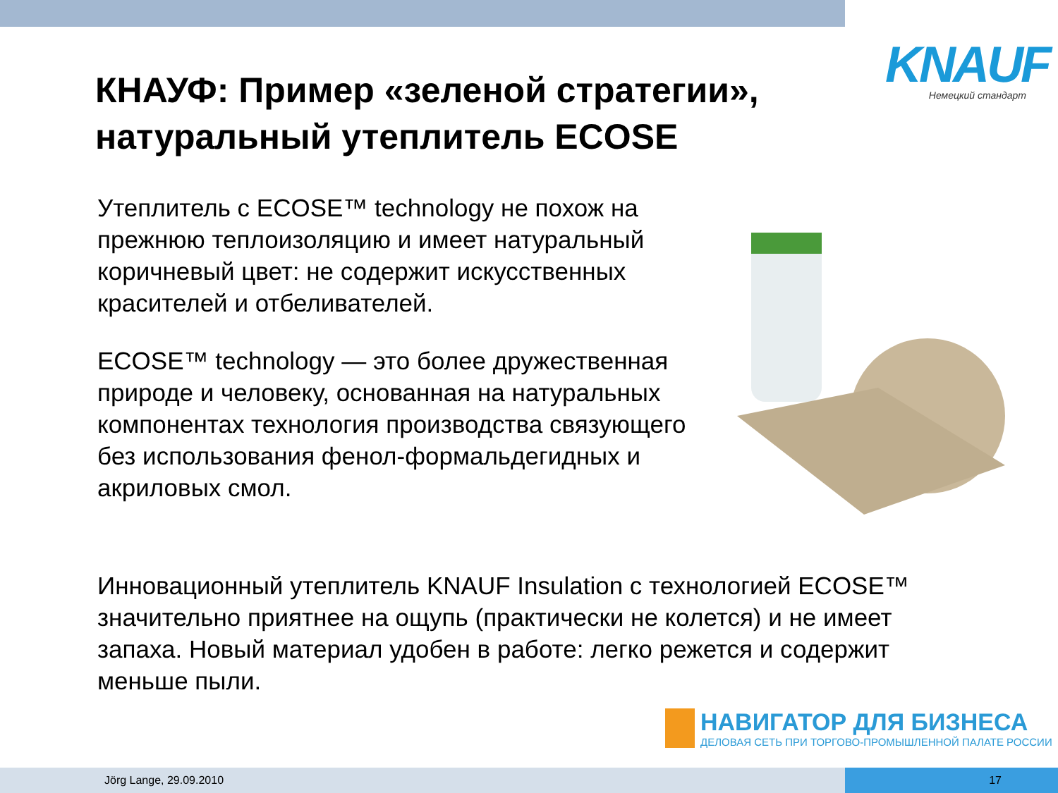KNAUF
Немецкий стандарт
КНАУФ: Пример «зеленой стратегии»,
натуральный утеплитель ECOSE
Утеплитель с ECOSE™ technology не похож на прежнюю теплоизоляцию и имеет натуральный коричневый цвет: не содержит искусственных красителей и отбеливателей.
ECOSE™ technology — это более дружественная природе и человеку, основанная на натуральных компонентах технология производства связующего без использования фенол-формальдегидных и акриловых смол.
Инновационный утеплитель KNAUF Insulation с технологией ECOSE™ значительно приятнее на ощупь (практически не колется) и не имеет запаха. Новый материал удобен в работе: легко режется и содержит меньше пыли.
НАВИГАТОР ДЛЯ БИЗНЕСА
ДЕЛОВАЯ СЕТЬ ПРИ ТОРГОВО-ПРОМЫШЛЕННОЙ ПАЛАТЕ РОССИИ
Jörg Lange, 29.09.2010 17